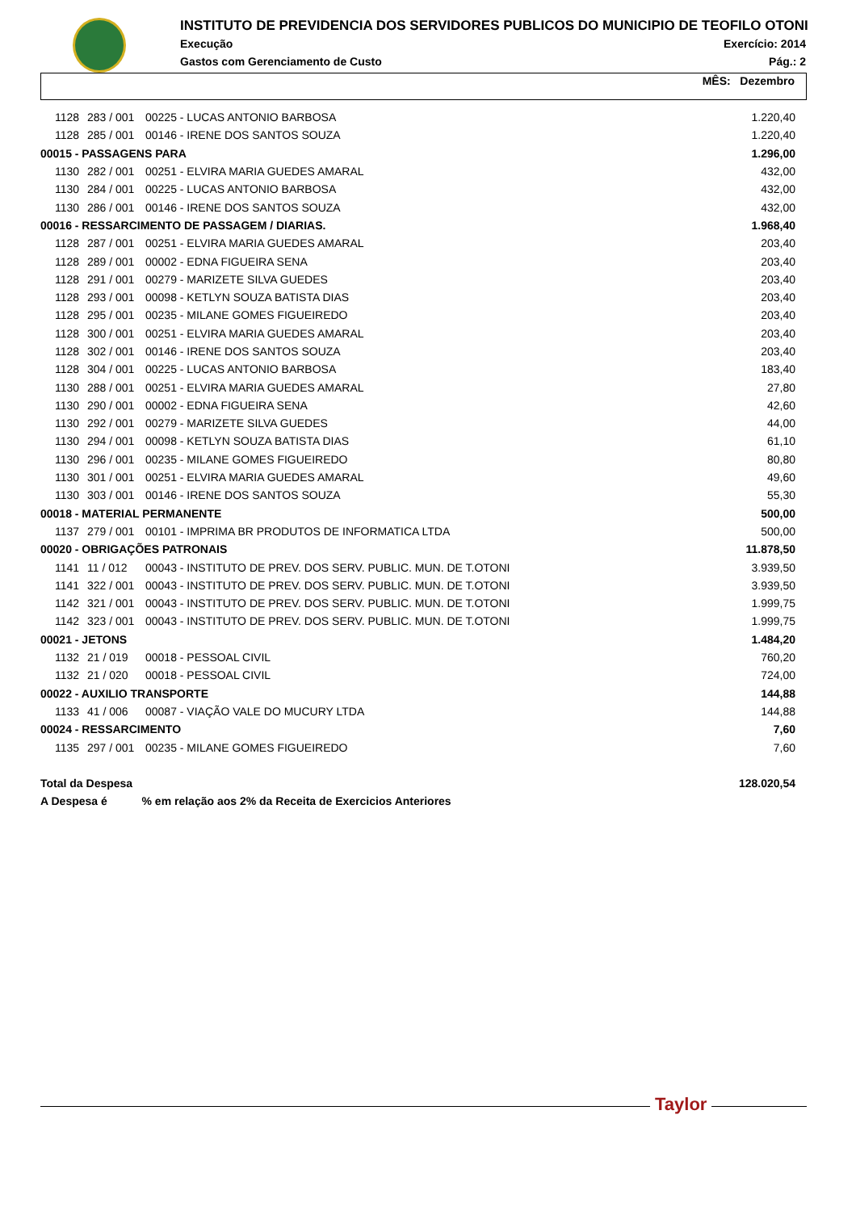INSTITUTO DE PREVIDENCIA DOS SERVIDORES PUBLICOS DO MUNICIPIO DE TEOFILO OTONI
Execução Exercício: 2014
Gastos com Gerenciamento de Custo Pág.: 2
MÊS: Dezembro
| 1128 | 283 / 001 | 00225 - LUCAS ANTONIO BARBOSA | 1.220,40 |
| 1128 | 285 / 001 | 00146 - IRENE DOS SANTOS SOUZA | 1.220,40 |
| 00015 - PASSAGENS PARA | | | 1.296,00 |
| 1130 | 282 / 001 | 00251 - ELVIRA MARIA GUEDES AMARAL | 432,00 |
| 1130 | 284 / 001 | 00225 - LUCAS ANTONIO BARBOSA | 432,00 |
| 1130 | 286 / 001 | 00146 - IRENE DOS SANTOS SOUZA | 432,00 |
| 00016 - RESSARCIMENTO DE PASSAGEM / DIARIAS. | | | 1.968,40 |
| 1128 | 287 / 001 | 00251 - ELVIRA MARIA GUEDES AMARAL | 203,40 |
| 1128 | 289 / 001 | 00002 - EDNA FIGUEIRA SENA | 203,40 |
| 1128 | 291 / 001 | 00279 - MARIZETE SILVA GUEDES | 203,40 |
| 1128 | 293 / 001 | 00098 - KETLYN SOUZA BATISTA DIAS | 203,40 |
| 1128 | 295 / 001 | 00235 - MILANE GOMES FIGUEIREDO | 203,40 |
| 1128 | 300 / 001 | 00251 - ELVIRA MARIA GUEDES AMARAL | 203,40 |
| 1128 | 302 / 001 | 00146 - IRENE DOS SANTOS SOUZA | 203,40 |
| 1128 | 304 / 001 | 00225 - LUCAS ANTONIO BARBOSA | 183,40 |
| 1130 | 288 / 001 | 00251 - ELVIRA MARIA GUEDES AMARAL | 27,80 |
| 1130 | 290 / 001 | 00002 - EDNA FIGUEIRA SENA | 42,60 |
| 1130 | 292 / 001 | 00279 - MARIZETE SILVA GUEDES | 44,00 |
| 1130 | 294 / 001 | 00098 - KETLYN SOUZA BATISTA DIAS | 61,10 |
| 1130 | 296 / 001 | 00235 - MILANE GOMES FIGUEIREDO | 80,80 |
| 1130 | 301 / 001 | 00251 - ELVIRA MARIA GUEDES AMARAL | 49,60 |
| 1130 | 303 / 001 | 00146 - IRENE DOS SANTOS SOUZA | 55,30 |
| 00018 - MATERIAL PERMANENTE | | | 500,00 |
| 1137 | 279 / 001 | 00101 - IMPRIMA BR PRODUTOS DE INFORMATICA LTDA | 500,00 |
| 00020 - OBRIGAÇÕES PATRONAIS | | | 11.878,50 |
| 1141 | 11 / 012 | 00043 - INSTITUTO DE PREV. DOS SERV. PUBLIC. MUN. DE T.OTONI | 3.939,50 |
| 1141 | 322 / 001 | 00043 - INSTITUTO DE PREV. DOS SERV. PUBLIC. MUN. DE T.OTONI | 3.939,50 |
| 1142 | 321 / 001 | 00043 - INSTITUTO DE PREV. DOS SERV. PUBLIC. MUN. DE T.OTONI | 1.999,75 |
| 1142 | 323 / 001 | 00043 - INSTITUTO DE PREV. DOS SERV. PUBLIC. MUN. DE T.OTONI | 1.999,75 |
| 00021 - JETONS | | | 1.484,20 |
| 1132 | 21 / 019 | 00018 - PESSOAL CIVIL | 760,20 |
| 1132 | 21 / 020 | 00018 - PESSOAL CIVIL | 724,00 |
| 00022 - AUXILIO TRANSPORTE | | | 144,88 |
| 1133 | 41 / 006 | 00087 - VIAÇÃO VALE DO MUCURY LTDA | 144,88 |
| 00024 - RESSARCIMENTO | | | 7,60 |
| 1135 | 297 / 001 | 00235 - MILANE GOMES FIGUEIREDO | 7,60 |
| Total da Despesa | | | 128.020,54 |
| A Despesa é % em relação aos 2% da Receita de Exercicios Anteriores | | | |
Taylor